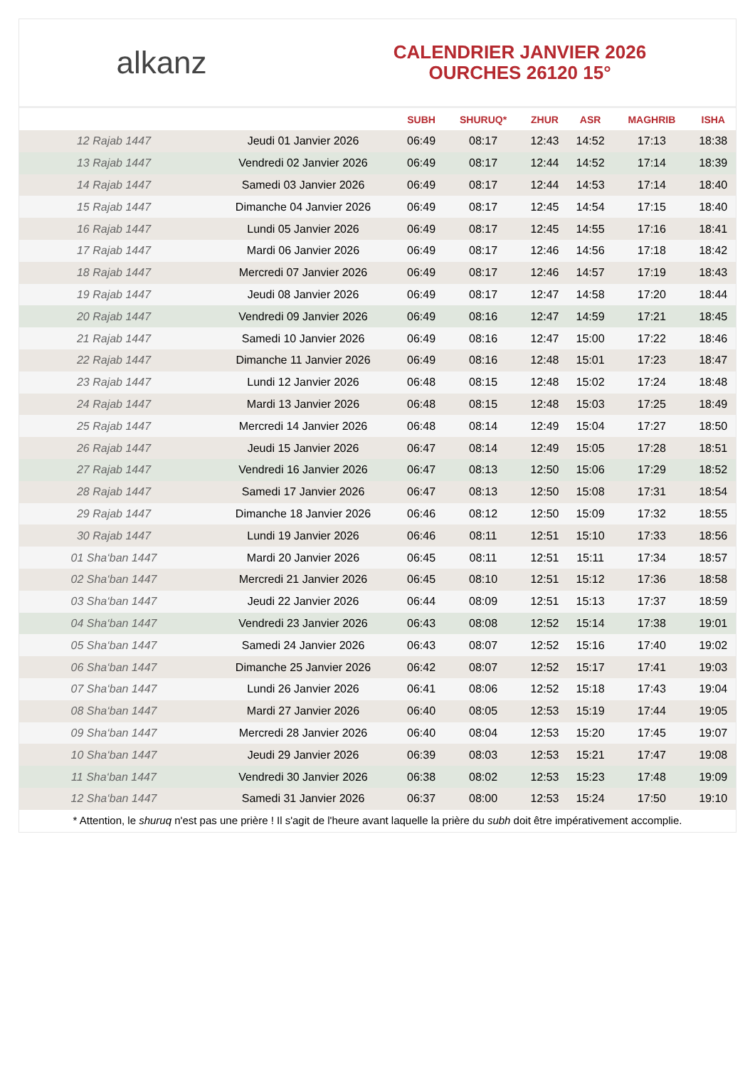alkanz
CALENDRIER JANVIER 2026
OURCHES 26120 15°
| | | SUBH | SHURUQ* | ZHUR | ASR | MAGHRIB | ISHA |
| --- | --- | --- | --- | --- | --- | --- | --- |
| 12 Rajab 1447 | Jeudi 01 Janvier 2026 | 06:49 | 08:17 | 12:43 | 14:52 | 17:13 | 18:38 |
| 13 Rajab 1447 | Vendredi 02 Janvier 2026 | 06:49 | 08:17 | 12:44 | 14:52 | 17:14 | 18:39 |
| 14 Rajab 1447 | Samedi 03 Janvier 2026 | 06:49 | 08:17 | 12:44 | 14:53 | 17:14 | 18:40 |
| 15 Rajab 1447 | Dimanche 04 Janvier 2026 | 06:49 | 08:17 | 12:45 | 14:54 | 17:15 | 18:40 |
| 16 Rajab 1447 | Lundi 05 Janvier 2026 | 06:49 | 08:17 | 12:45 | 14:55 | 17:16 | 18:41 |
| 17 Rajab 1447 | Mardi 06 Janvier 2026 | 06:49 | 08:17 | 12:46 | 14:56 | 17:18 | 18:42 |
| 18 Rajab 1447 | Mercredi 07 Janvier 2026 | 06:49 | 08:17 | 12:46 | 14:57 | 17:19 | 18:43 |
| 19 Rajab 1447 | Jeudi 08 Janvier 2026 | 06:49 | 08:17 | 12:47 | 14:58 | 17:20 | 18:44 |
| 20 Rajab 1447 | Vendredi 09 Janvier 2026 | 06:49 | 08:16 | 12:47 | 14:59 | 17:21 | 18:45 |
| 21 Rajab 1447 | Samedi 10 Janvier 2026 | 06:49 | 08:16 | 12:47 | 15:00 | 17:22 | 18:46 |
| 22 Rajab 1447 | Dimanche 11 Janvier 2026 | 06:49 | 08:16 | 12:48 | 15:01 | 17:23 | 18:47 |
| 23 Rajab 1447 | Lundi 12 Janvier 2026 | 06:48 | 08:15 | 12:48 | 15:02 | 17:24 | 18:48 |
| 24 Rajab 1447 | Mardi 13 Janvier 2026 | 06:48 | 08:15 | 12:48 | 15:03 | 17:25 | 18:49 |
| 25 Rajab 1447 | Mercredi 14 Janvier 2026 | 06:48 | 08:14 | 12:49 | 15:04 | 17:27 | 18:50 |
| 26 Rajab 1447 | Jeudi 15 Janvier 2026 | 06:47 | 08:14 | 12:49 | 15:05 | 17:28 | 18:51 |
| 27 Rajab 1447 | Vendredi 16 Janvier 2026 | 06:47 | 08:13 | 12:50 | 15:06 | 17:29 | 18:52 |
| 28 Rajab 1447 | Samedi 17 Janvier 2026 | 06:47 | 08:13 | 12:50 | 15:08 | 17:31 | 18:54 |
| 29 Rajab 1447 | Dimanche 18 Janvier 2026 | 06:46 | 08:12 | 12:50 | 15:09 | 17:32 | 18:55 |
| 30 Rajab 1447 | Lundi 19 Janvier 2026 | 06:46 | 08:11 | 12:51 | 15:10 | 17:33 | 18:56 |
| 01 Sha‘ban 1447 | Mardi 20 Janvier 2026 | 06:45 | 08:11 | 12:51 | 15:11 | 17:34 | 18:57 |
| 02 Sha‘ban 1447 | Mercredi 21 Janvier 2026 | 06:45 | 08:10 | 12:51 | 15:12 | 17:36 | 18:58 |
| 03 Sha‘ban 1447 | Jeudi 22 Janvier 2026 | 06:44 | 08:09 | 12:51 | 15:13 | 17:37 | 18:59 |
| 04 Sha‘ban 1447 | Vendredi 23 Janvier 2026 | 06:43 | 08:08 | 12:52 | 15:14 | 17:38 | 19:01 |
| 05 Sha‘ban 1447 | Samedi 24 Janvier 2026 | 06:43 | 08:07 | 12:52 | 15:16 | 17:40 | 19:02 |
| 06 Sha‘ban 1447 | Dimanche 25 Janvier 2026 | 06:42 | 08:07 | 12:52 | 15:17 | 17:41 | 19:03 |
| 07 Sha‘ban 1447 | Lundi 26 Janvier 2026 | 06:41 | 08:06 | 12:52 | 15:18 | 17:43 | 19:04 |
| 08 Sha‘ban 1447 | Mardi 27 Janvier 2026 | 06:40 | 08:05 | 12:53 | 15:19 | 17:44 | 19:05 |
| 09 Sha‘ban 1447 | Mercredi 28 Janvier 2026 | 06:40 | 08:04 | 12:53 | 15:20 | 17:45 | 19:07 |
| 10 Sha‘ban 1447 | Jeudi 29 Janvier 2026 | 06:39 | 08:03 | 12:53 | 15:21 | 17:47 | 19:08 |
| 11 Sha‘ban 1447 | Vendredi 30 Janvier 2026 | 06:38 | 08:02 | 12:53 | 15:23 | 17:48 | 19:09 |
| 12 Sha‘ban 1447 | Samedi 31 Janvier 2026 | 06:37 | 08:00 | 12:53 | 15:24 | 17:50 | 19:10 |
* Attention, le shuruq n'est pas une prière ! Il s'agit de l'heure avant laquelle la prière du subh doit être impérativement accomplie.